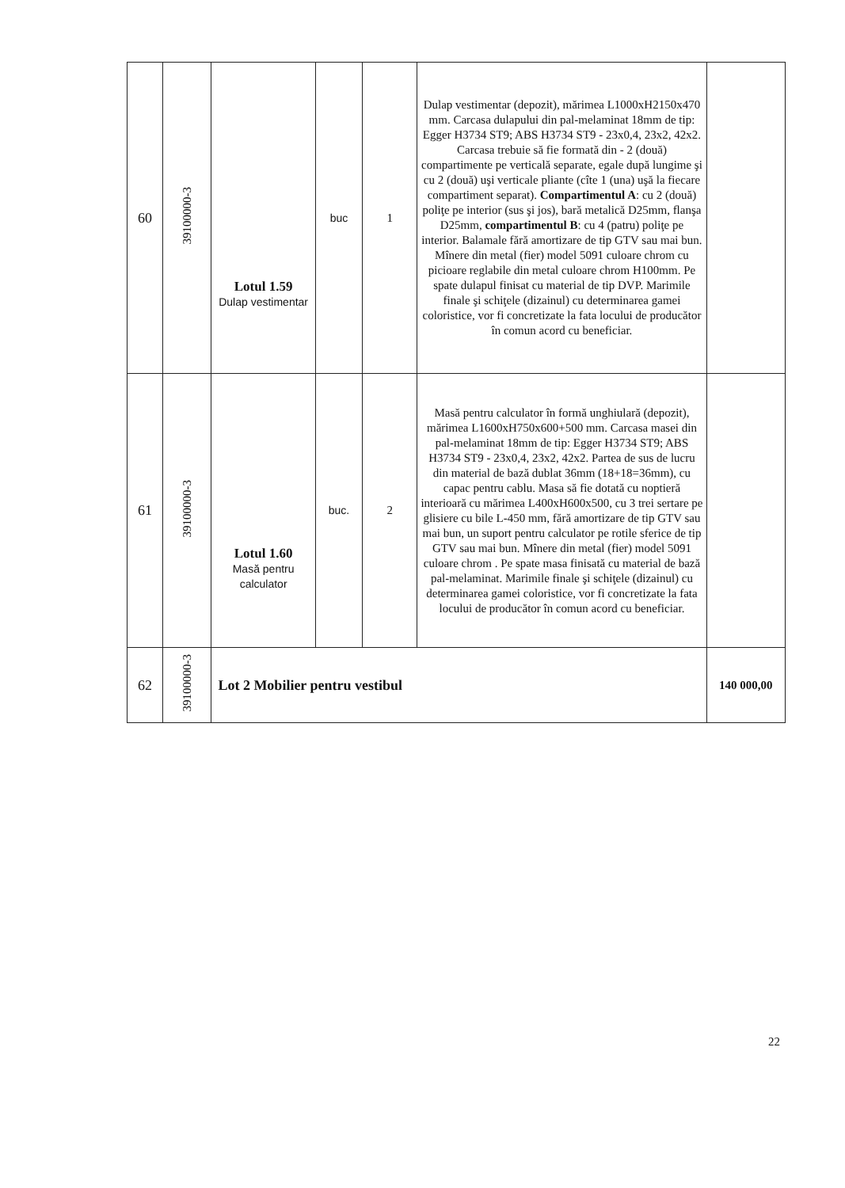| 60 | 39100000-3 | Lotul 1.59 Dulap vestimentar | buc | 1 | Dulap vestimentar (depozit), mărimea L1000xH2150x470 mm. Carcasa dulapului din pal-melaminat 18mm de tip: Egger H3734 ST9; ABS H3734 ST9 - 23x0,4, 23x2, 42x2. Carcasa trebuie să fie formată din - 2 (două) compartimente pe verticală separate, egale după lungime şi cu 2 (două) uşi verticale pliante (cîte 1 (una) uşă la fiecare compartiment separat). Compartimentul A : cu 2 (două) poliţe pe interior (sus şi jos), bară metalică D25mm, flanşa D25mm, compartimentul B : cu 4 (patru) poliţe pe interior. Balamale fără amortizare de tip GTV sau mai bun. Mînere din metal (fier) model 5091 culoare chrom cu picioare reglabile din metal culoare chrom H100mm. Pe spate dulapul finisat cu material de tip DVP. Marimile finale şi schiţele (dizainul) cu determinarea gamei coloristice, vor fi concretizate la fata locului de producător în comun acord cu beneficiar. | |
| 61 | 39100000-3 | Lotul 1.60 Masă pentru calculator | buc. | 2 | Masă pentru calculator în formă unghiulară (depozit), mărimea L1600xH750x600+500 mm. Carcasa masei din pal-melaminat 18mm de tip: Egger H3734 ST9; ABS H3734 ST9 - 23x0,4, 23x2, 42x2. Partea de sus de lucru din material de bază dublat 36mm (18+18=36mm), cu capac pentru cablu. Masa să fie dotată cu noptieră interioară cu mărimea L400xH600x500, cu 3 trei sertare pe glisiere cu bile L-450 mm, fără amortizare de tip GTV sau mai bun, un suport pentru calculator pe rotile sferice de tip GTV sau mai bun. Mînere din metal (fier) model 5091 culoare chrom . Pe spate masa finisată cu material de bază pal-melaminat. Marimile finale şi schiţele (dizainul) cu determinarea gamei coloristice, vor fi concretizate la fata locului de producător în comun acord cu beneficiar. | |
| 62 | 39100000-3 | Lot 2 Mobilier pentru vestibul | | | | 140 000,00 |
22